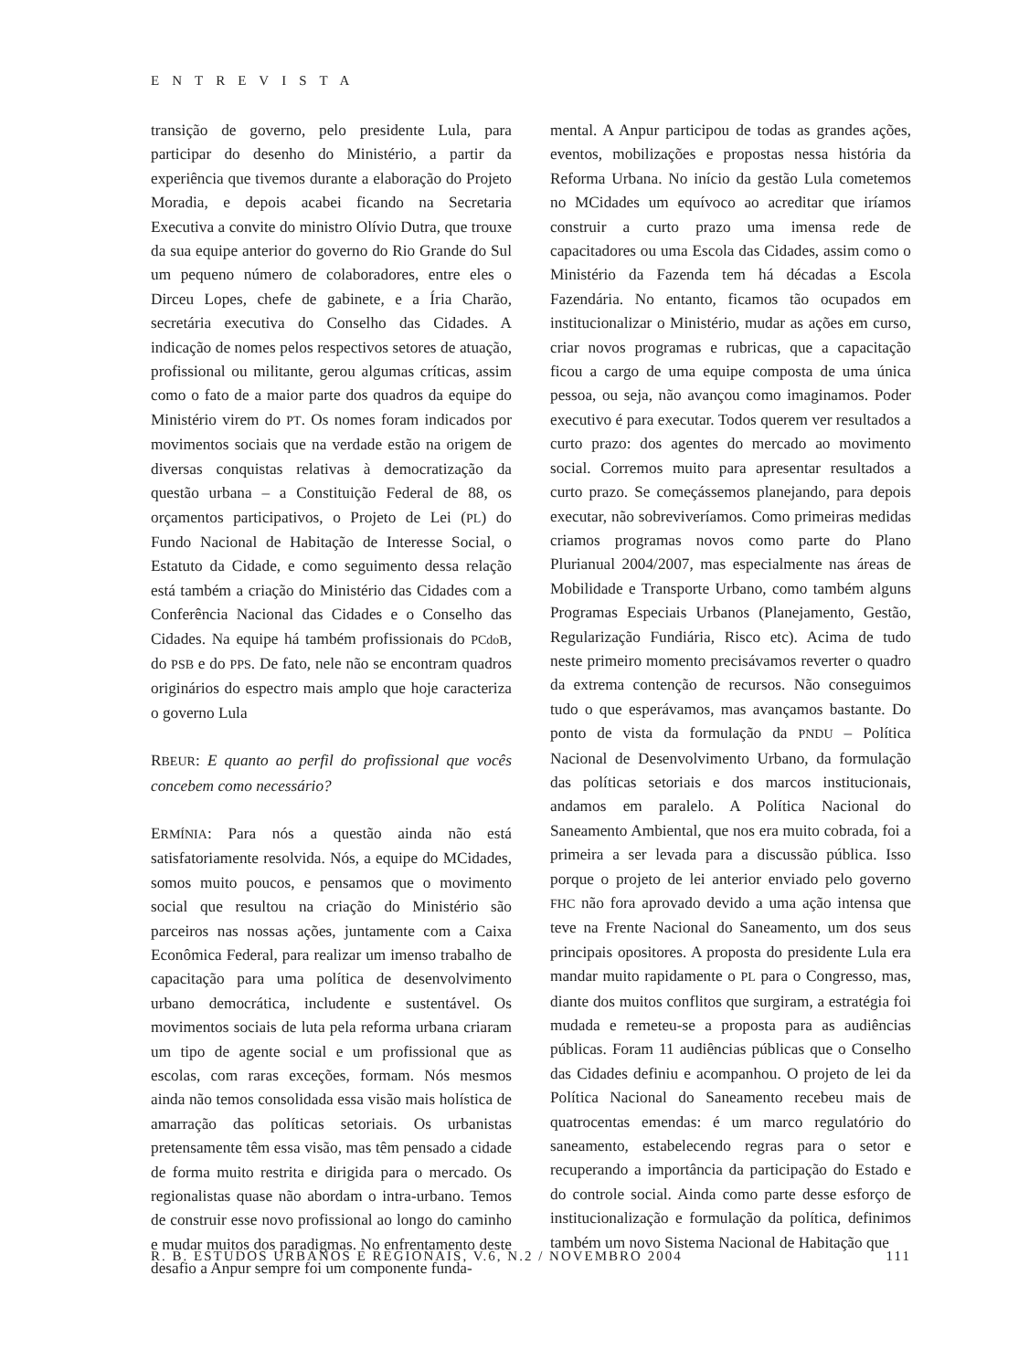ENTREVISTA
transição de governo, pelo presidente Lula, para participar do desenho do Ministério, a partir da experiência que tivemos durante a elaboração do Projeto Moradia, e depois acabei ficando na Secretaria Executiva a convite do ministro Olívio Dutra, que trouxe da sua equipe anterior do governo do Rio Grande do Sul um pequeno número de colaboradores, entre eles o Dirceu Lopes, chefe de gabinete, e a Íria Charão, secretária executiva do Conselho das Cidades. A indicação de nomes pelos respectivos setores de atuação, profissional ou militante, gerou algumas críticas, assim como o fato de a maior parte dos quadros da equipe do Ministério virem do PT. Os nomes foram indicados por movimentos sociais que na verdade estão na origem de diversas conquistas relativas à democratização da questão urbana – a Constituição Federal de 88, os orçamentos participativos, o Projeto de Lei (PL) do Fundo Nacional de Habitação de Interesse Social, o Estatuto da Cidade, e como seguimento dessa relação está também a criação do Ministério das Cidades com a Conferência Nacional das Cidades e o Conselho das Cidades. Na equipe há também profissionais do PCdoB, do PSB e do PPS. De fato, nele não se encontram quadros originários do espectro mais amplo que hoje caracteriza o governo Lula
RBEUR: E quanto ao perfil do profissional que vocês concebem como necessário?
ERMÍNIA: Para nós a questão ainda não está satisfatoriamente resolvida. Nós, a equipe do MCidades, somos muito poucos, e pensamos que o movimento social que resultou na criação do Ministério são parceiros nas nossas ações, juntamente com a Caixa Econômica Federal, para realizar um imenso trabalho de capacitação para uma política de desenvolvimento urbano democrática, includente e sustentável. Os movimentos sociais de luta pela reforma urbana criaram um tipo de agente social e um profissional que as escolas, com raras exceções, formam. Nós mesmos ainda não temos consolidada essa visão mais holística de amarração das políticas setoriais. Os urbanistas pretensamente têm essa visão, mas têm pensado a cidade de forma muito restrita e dirigida para o mercado. Os regionalistas quase não abordam o intra-urbano. Temos de construir esse novo profissional ao longo do caminho e mudar muitos dos paradigmas. No enfrentamento deste desafio a Anpur sempre foi um componente funda-
mental. A Anpur participou de todas as grandes ações, eventos, mobilizações e propostas nessa história da Reforma Urbana. No início da gestão Lula cometemos no MCidades um equívoco ao acreditar que iríamos construir a curto prazo uma imensa rede de capacitadores ou uma Escola das Cidades, assim como o Ministério da Fazenda tem há décadas a Escola Fazendária. No entanto, ficamos tão ocupados em institucionalizar o Ministério, mudar as ações em curso, criar novos programas e rubricas, que a capacitação ficou a cargo de uma equipe composta de uma única pessoa, ou seja, não avançou como imaginamos. Poder executivo é para executar. Todos querem ver resultados a curto prazo: dos agentes do mercado ao movimento social. Corremos muito para apresentar resultados a curto prazo. Se começássemos planejando, para depois executar, não sobreviveríamos. Como primeiras medidas criamos programas novos como parte do Plano Plurianual 2004/2007, mas especialmente nas áreas de Mobilidade e Transporte Urbano, como também alguns Programas Especiais Urbanos (Planejamento, Gestão, Regularização Fundiária, Risco etc). Acima de tudo neste primeiro momento precisávamos reverter o quadro da extrema contenção de recursos. Não conseguimos tudo o que esperávamos, mas avançamos bastante. Do ponto de vista da formulação da PNDU – Política Nacional de Desenvolvimento Urbano, da formulação das políticas setoriais e dos marcos institucionais, andamos em paralelo. A Política Nacional do Saneamento Ambiental, que nos era muito cobrada, foi a primeira a ser levada para a discussão pública. Isso porque o projeto de lei anterior enviado pelo governo FHC não fora aprovado devido a uma ação intensa que teve na Frente Nacional do Saneamento, um dos seus principais opositores. A proposta do presidente Lula era mandar muito rapidamente o PL para o Congresso, mas, diante dos muitos conflitos que surgiram, a estratégia foi mudada e remeteu-se a proposta para as audiências públicas. Foram 11 audiências públicas que o Conselho das Cidades definiu e acompanhou. O projeto de lei da Política Nacional do Saneamento recebeu mais de quatrocentas emendas: é um marco regulatório do saneamento, estabelecendo regras para o setor e recuperando a importância da participação do Estado e do controle social. Ainda como parte desse esforço de institucionalização e formulação da política, definimos também um novo Sistema Nacional de Habitação que
R. B. ESTUDOS URBANOS E REGIONAIS, V.6, N.2 / NOVEMBRO 2004 111